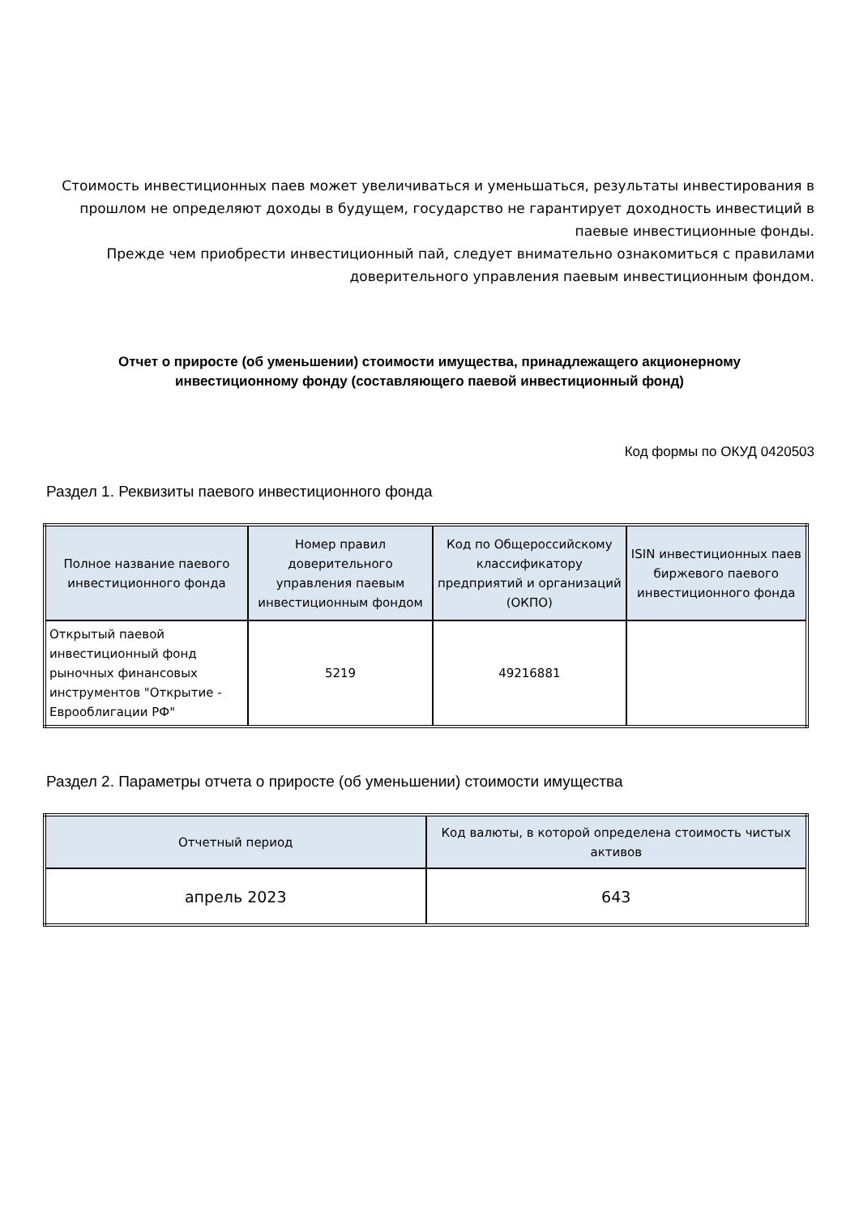Стоимость инвестиционных паев может увеличиваться и уменьшаться, результаты инвестирования в прошлом не определяют доходы в будущем, государство не гарантирует доходность инвестиций в паевые инвестиционные фонды.
Прежде чем приобрести инвестиционный пай, следует внимательно ознакомиться с правилами доверительного управления паевым инвестиционным фондом.
Отчет о приросте (об уменьшении) стоимости имущества, принадлежащего акционерному инвестиционному фонду (составляющего паевой инвестиционный фонд)
Код формы по ОКУД 0420503
Раздел 1. Реквизиты паевого инвестиционного фонда
| Полное название паевого инвестиционного фонда | Номер правил доверительного управления паевым инвестиционным фондом | Код по Общероссийскому классификатору предприятий и организаций (ОКПО) | ISIN инвестиционных паев биржевого паевого инвестиционного фонда |
| --- | --- | --- | --- |
| Открытый паевой инвестиционный фонд рыночных финансовых инструментов "Открытие - Еврооблигации РФ" | 5219 | 49216881 | |
Раздел 2. Параметры отчета о приросте (об уменьшении) стоимости имущества
| Отчетный период | Код валюты, в которой определена стоимость чистых активов |
| --- | --- |
| апрель 2023 | 643 |